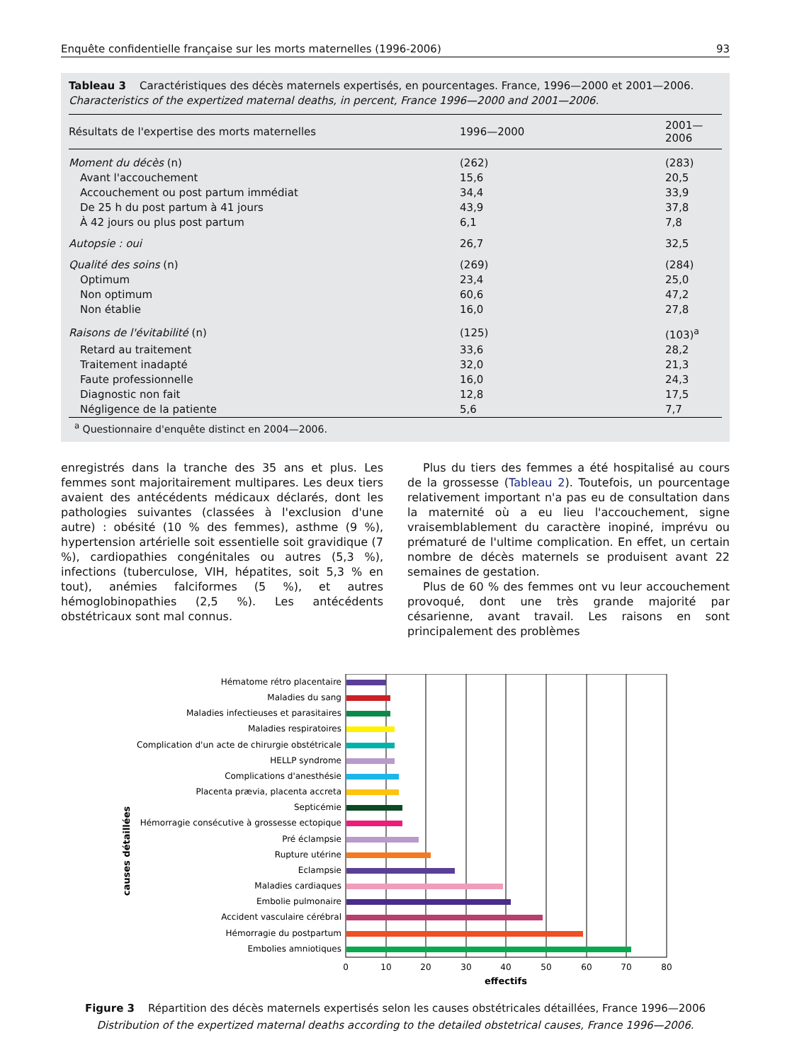Enquête confidentielle française sur les morts maternelles (1996-2006) 93
Tableau 3 Caractéristiques des décès maternels expertisés, en pourcentages. France, 1996—2000 et 2001—2006.
Characteristics of the expertized maternal deaths, in percent, France 1996—2000 and 2001—2006.
| Résultats de l'expertise des morts maternelles | 1996—2000 | 2001—2006 |
| --- | --- | --- |
| Moment du décès (n) | (262) | (283) |
| Avant l'accouchement | 15,6 | 20,5 |
| Accouchement ou post partum immédiat | 34,4 | 33,9 |
| De 25 h du post partum à 41 jours | 43,9 | 37,8 |
| À 42 jours ou plus post partum | 6,1 | 7,8 |
| Autopsie : oui | 26,7 | 32,5 |
| Qualité des soins (n) | (269) | (284) |
| Optimum | 23,4 | 25,0 |
| Non optimum | 60,6 | 47,2 |
| Non établie | 16,0 | 27,8 |
| Raisons de l'évitabilité (n) | (125) | (103)<sup>a</sup> |
| Retard au traitement | 33,6 | 28,2 |
| Traitement inadapté | 32,0 | 21,3 |
| Faute professionnelle | 16,0 | 24,3 |
| Diagnostic non fait | 12,8 | 17,5 |
| Négligence de la patiente | 5,6 | 7,7 |
<sup>a</sup> Questionnaire d'enquête distinct en 2004—2006.
enregistrés dans la tranche des 35 ans et plus. Les femmes sont majoritairement multipares. Les deux tiers avaient des antécédents médicaux déclarés, dont les pathologies suivantes (classées à l'exclusion d'une autre) : obésité (10 % des femmes), asthme (9 %), hypertension artérielle soit essentielle soit gravidique (7 %), cardiopathies congénitales ou autres (5,3 %), infections (tuberculose, VIH, hépatites, soit 5,3 % en tout), anémies falciformes (5 %), et autres hémoglobinopathies (2,5 %). Les antécédents obstétricaux sont mal connus.
Plus du tiers des femmes a été hospitalisé au cours de la grossesse (Tableau 2). Toutefois, un pourcentage relativement important n'a pas eu de consultation dans la maternité où a eu lieu l'accouchement, signe vraisemblablement du caractère inopiné, imprévu ou prématuré de l'ultime complication. En effet, un certain nombre de décès maternels se produisent avant 22 semaines de gestation.
Plus de 60 % des femmes ont vu leur accouchement provoqué, dont une très grande majorité par césarienne, avant travail. Les raisons en sont principalement des problèmes
causes détaillées
Hématome rétro placentaire
Maladies du sang
Maladies infectieuses et parasitaires
Maladies respiratoires
Complication d'un acte de chirurgie obstétricale
HELLP syndrome
Complications d'anesthésie
Placenta prævia, placenta accreta
Septicémie
Hémorragie consécutive à grossesse ectopique
Pré éclampsie
Rupture utérine
Eclampsie
Maladies cardiaques
Embolie pulmonaire
Accident vasculaire cérébral
Hémorragie du postpartum
Embolies amniotiques
0
10
20
30
40
50
60
70
80
effectifs
Figure 3 Répartition des décès maternels expertisés selon les causes obstétricales détaillées, France 1996—2006
Distribution of the expertized maternal deaths according to the detailed obstetrical causes, France 1996—2006.